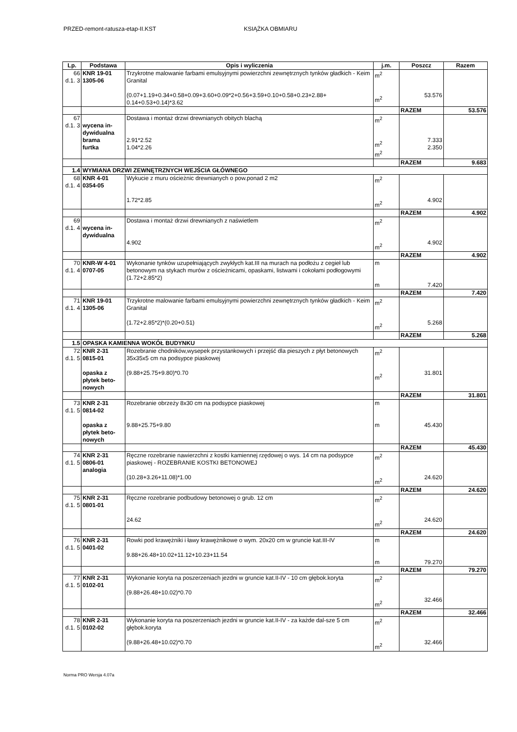PRZED-remont-ratusza-etap-II.KST KSIĄŻKA OBMIARU
| Lp. | Podstawa | Opis i wyliczenia | j.m. | Poszcz | Razem |
| --- | --- | --- | --- | --- | --- |
| 66 d.1. 3 | KNR 19-01 1305-06 | Trzykrotne malowanie farbami emulsyjnymi powierzchni zewnętrznych tynków gładkich - Keim Granital (0.07+1.19+0.34+0.58+0.09+3.60+0.09*2+0.56+3.59+0.10+0.58+0.23+2.88+ 0.14+0.53+0.14)*3.62 | m<sup>2</sup> m<sup>2</sup> | 53.576 | |
| | | | | RAZEM | 53.576 |
| 67 d.1. 3 | wycena in-dywidualna brama furtka | Dostawa i montaż drzwi drewnianych obitych blachą 2.91*2.52 1.04*2.26 | m<sup>2</sup> m<sup>2</sup> m<sup>2</sup> | 7.333 2.350 | |
| | | | | RAZEM | 9.683 |
| 1.4 | WYMIANA DRZWI ZEWNĘTRZNYCH WEJŚCIA GŁÓWNEGO | | | | |
| 68 d.1. 4 | KNR 4-01 0354-05 | Wykucie z muru ościeżnic drewnianych o pow.ponad 2 m2 1.72*2.85 | m<sup>2</sup> m<sup>2</sup> | 4.902 | |
| | | | | RAZEM | 4.902 |
| 69 d.1. 4 | wycena in-dywidualna | Dostawa i montaż drzwi drewnianych z naświetlem 4.902 | m<sup>2</sup> m<sup>2</sup> | 4.902 | |
| | | | | RAZEM | 4.902 |
| 70 d.1. 4 | KNR-W 4-01 0707-05 | Wykonanie tynków uzupełniających zwykłych kat.III na murach na podłożu z cegieł lub betonowym na stykach murów z ościeżnicami, opaskami, listwami i cokołami podłogowymi (1.72+2.85*2) | m m | 7.420 | |
| | | | | RAZEM | 7.420 |
| 71 d.1. 4 | KNR 19-01 1305-06 | Trzykrotne malowanie farbami emulsyjnymi powierzchni zewnętrznych tynków gładkich - Keim Granital (1.72+2.85*2)*(0.20+0.51) | m<sup>2</sup> m<sup>2</sup> | 5.268 | |
| | | | | RAZEM | 5.268 |
| 1.5 | OPASKA KAMIENNA WOKÓŁ BUDYNKU | | | | |
| 72 d.1. 5 | KNR 2-31 0815-01 opaska z płytek beto-nowych | Rozebranie chodników,wysepek przystankowych i przejść dla pieszych z płyt betonowych 35x35x5 cm na podsypce piaskowej (9.88+25.75+9.80)*0.70 | m<sup>2</sup> m<sup>2</sup> | 31.801 | |
| | | | | RAZEM | 31.801 |
| 73 d.1. 5 | KNR 2-31 0814-02 opaska z płytek beto-nowych | Rozebranie obrzeży 8x30 cm na podsypce piaskowej 9.88+25.75+9.80 | m m | 45.430 | |
| | | | | RAZEM | 45.430 |
| 74 d.1. 5 | KNR 2-31 0806-01 analogia | Ręczne rozebranie nawierzchni z kostki kamiennej rzędowej o wys. 14 cm na podsypce piaskowej - ROZEBRANIE KOSTKI BETONOWEJ (10.28+3.26+11.08)*1.00 | m<sup>2</sup> m<sup>2</sup> | 24.620 | |
| | | | | RAZEM | 24.620 |
| 75 d.1. 5 | KNR 2-31 0801-01 | Ręczne rozebranie podbudowy betonowej o grub. 12 cm 24.62 | m<sup>2</sup> m<sup>2</sup> | 24.620 | |
| | | | | RAZEM | 24.620 |
| 76 d.1. 5 | KNR 2-31 0401-02 | Rowki pod krawężniki i ławy krawężnikowe o wym. 20x20 cm w gruncie kat.III-IV 9.88+26.48+10.02+11.12+10.23+11.54 | m m | 79.270 | |
| | | | | RAZEM | 79.270 |
| 77 d.1. 5 | KNR 2-31 0102-01 | Wykonanie koryta na poszerzeniach jezdni w gruncie kat.II-IV - 10 cm głębok.koryta (9.88+26.48+10.02)*0.70 | m<sup>2</sup> m<sup>2</sup> | 32.466 | |
| | | | | RAZEM | 32.466 |
| 78 d.1. 5 | KNR 2-31 0102-02 | Wykonanie koryta na poszerzeniach jezdni w gruncie kat.II-IV - za każde dal-sze 5 cm głębok.koryta (9.88+26.48+10.02)*0.70 | m<sup>2</sup> m<sup>2</sup> | 32.466 | |
Norma PRO Wersja 4.07a